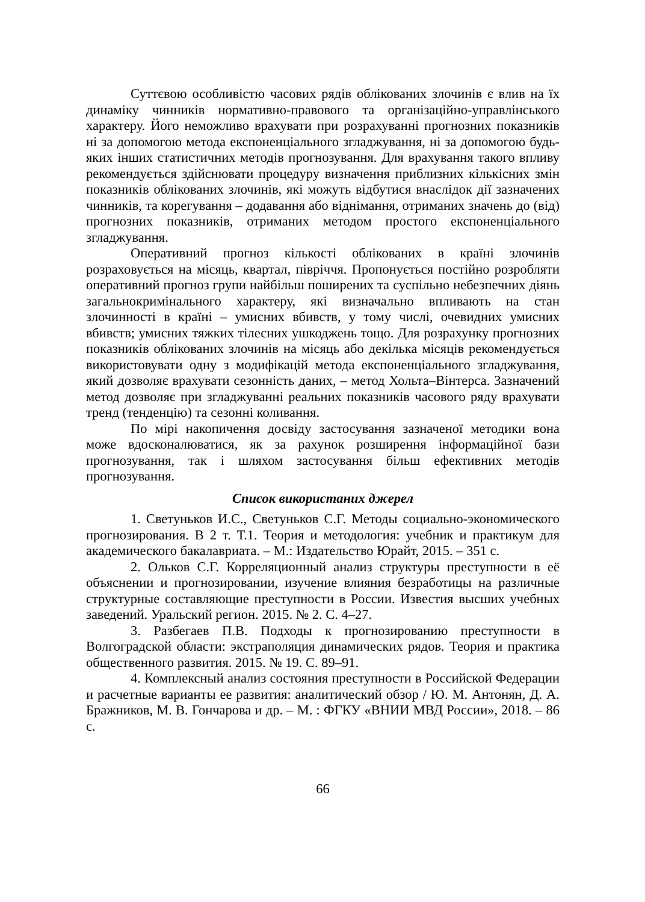Суттєвою особливістю часових рядів облікованих злочинів є влив на їх динаміку чинників нормативно-правового та організаційно-управлінського характеру. Його неможливо врахувати при розрахуванні прогнозних показників ні за допомогою метода експоненціального згладжування, ні за допомогою будь-яких інших статистичних методів прогнозування. Для врахування такого впливу рекомендується здійснювати процедуру визначення приблизних кількісних змін показників облікованих злочинів, які можуть відбутися внаслідок дії зазначених чинників, та корегування – додавання або віднімання, отриманих значень до (від) прогнозних показників, отриманих методом простого експоненціального згладжування.
Оперативний прогноз кількості облікованих в країні злочинів розраховується на місяць, квартал, півріччя. Пропонується постійно розробляти оперативний прогноз групи найбільш поширених та суспільно небезпечних діянь загальнокримінального характеру, які визначально впливають на стан злочинності в країні – умисних вбивств, у тому числі, очевидних умисних вбивств; умисних тяжких тілесних ушкоджень тощо. Для розрахунку прогнозних показників облікованих злочинів на місяць або декілька місяців рекомендується використовувати одну з модифікацій метода експоненціального згладжування, який дозволяє врахувати сезонність даних, – метод Хольта–Вінтерса. Зазначений метод дозволяє при згладжуванні реальних показників часового ряду врахувати тренд (тенденцію) та сезонні коливання.
По мірі накопичення досвіду застосування зазначеної методики вона може вдосконалюватися, як за рахунок розширення інформаційної бази прогнозування, так і шляхом застосування більш ефективних методів прогнозування.
Список використаних джерел
1. Светуньков И.С., Светуньков С.Г. Методы социально-экономического прогнозирования. В 2 т. Т.1. Теория и методология: учебник и практикум для академического бакалавриата. – М.: Издательство Юрайт, 2015. – 351 с.
2. Ольков С.Г. Корреляционный анализ структуры преступности в её объяснении и прогнозировании, изучение влияния безработицы на различные структурные составляющие преступности в России. Известия высших учебных заведений. Уральский регион. 2015. № 2. С. 4–27.
3. Разбегаев П.В. Подходы к прогнозированию преступности в Волгоградской области: экстраполяция динамических рядов. Теория и практика общественного развития. 2015. № 19. С. 89–91.
4. Комплексный анализ состояния преступности в Российской Федерации и расчетные варианты ее развития: аналитический обзор / Ю. М. Антонян, Д. А. Бражников, М. В. Гончарова и др. – М. : ФГКУ «ВНИИ МВД России», 2018. – 86 с.
66